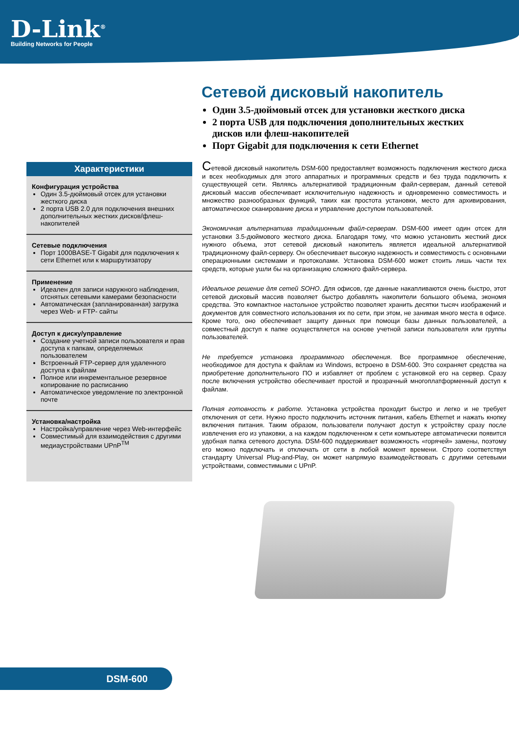D-Link<sup>®</sup>
Building Networks for People
Сетевой дисковый накопитель
Один 3.5-дюймовый отсек для установки жесткого диска
2 порта USB для подключения дополнительных жестких дисков или флеш-накопителей
Порт Gigabit для подключения к сети Ethernet
Характеристики
Конфигурация устройства
Один 3.5-дюймовый отсек для установки жесткого диска
2 порта USB 2.0 для подключения внешних дополнительных жестких дисков/флеш-накопителей
Сетевые подключения
Порт 1000BASE-T Gigabit для подключения к сети Ethernet или к маршрутизатору
Применение
Идеален для записи наружного наблюдения, отснятых сетевыми камерами безопасности
Автоматическая (запланированная) загрузка через Web- и FTP- сайты
Доступ к диску/управление
Создание учетной записи пользователя и прав доступа к папкам, определяемых пользователем
Встроенный FTP-сервер для удаленного доступа к файлам
Полное или инкрементальное резервное копирование по расписанию
Автоматическое уведомление по электронной почте
Установка/настройка
Настройка/управление через Web-интерфейс
Совместимый для взаимодействия с другими медиаустройствами UPnP<sup>TM</sup>
Сетевой дисковый накопитель DSM-600 предоставляет возможность подключения жесткого диска и всех необходимых для этого аппаратных и программных средств и без труда подключить к существующей сети. Являясь альтернативой традиционным файл-серверам, данный сетевой дисковый массив обеспечивает исключительную надежность и одновременно совместимость и множество разнообразных функций, таких как простота установки, место для архивирования, автоматическое сканирование диска и управление доступом пользователей.
Экономичная альтернатива традиционным файл-серверам. DSM-600 имеет один отсек для установки 3.5-дюймового жесткого диска. Благодаря тому, что можно установить жесткий диск нужного объема, этот сетевой дисковый накопитель является идеальной альтернативой традиционному файл-серверу. Он обеспечивает высокую надежность и совместимость с основными операционными системами и протоколами. Установка DSM-600 может стоить лишь части тех средств, которые ушли бы на организацию сложного файл-сервера.
Идеальное решение для сетей SOHO. Для офисов, где данные накапливаются очень быстро, этот сетевой дисковый массив позволяет быстро добавлять накопители большого объема, экономя средства. Это компактное настольное устройство позволяет хранить десятки тысяч изображений и документов для совместного использования их по сети, при этом, не занимая много места в офисе. Кроме того, оно обеспечивает защиту данных при помощи базы данных пользователей, а совместный доступ к папке осуществляется на основе учетной записи пользователя или группы пользователей.
Не требуется установка программного обеспечения. Все программное обеспечение, необходимое для доступа к файлам из Windows, встроено в DSM-600. Это сохраняет средства на приобретение дополнительного ПО и избавляет от проблем с установкой его на сервер. Сразу после включения устройство обеспечивает простой и прозрачный многоплатформенный доступ к файлам.
Полная готовность к работе. Установка устройства проходит быстро и легко и не требует отключения от сети. Нужно просто подключить источник питания, кабель Ethernet и нажать кнопку включения питания. Таким образом, пользователи получают доступ к устройству сразу после извлечения его из упаковки, а на каждом подключенном к сети компьютере автоматически появится удобная папка сетевого доступа. DSM-600 поддерживает возможность «горячей» замены, поэтому его можно подключать и отключать от сети в любой момент времени. Строго соответствуя стандарту Universal Plug-and-Play, он может напрямую взаимодействовать с другими сетевыми устройствами, совместимыми с UPnP.
DSM-600